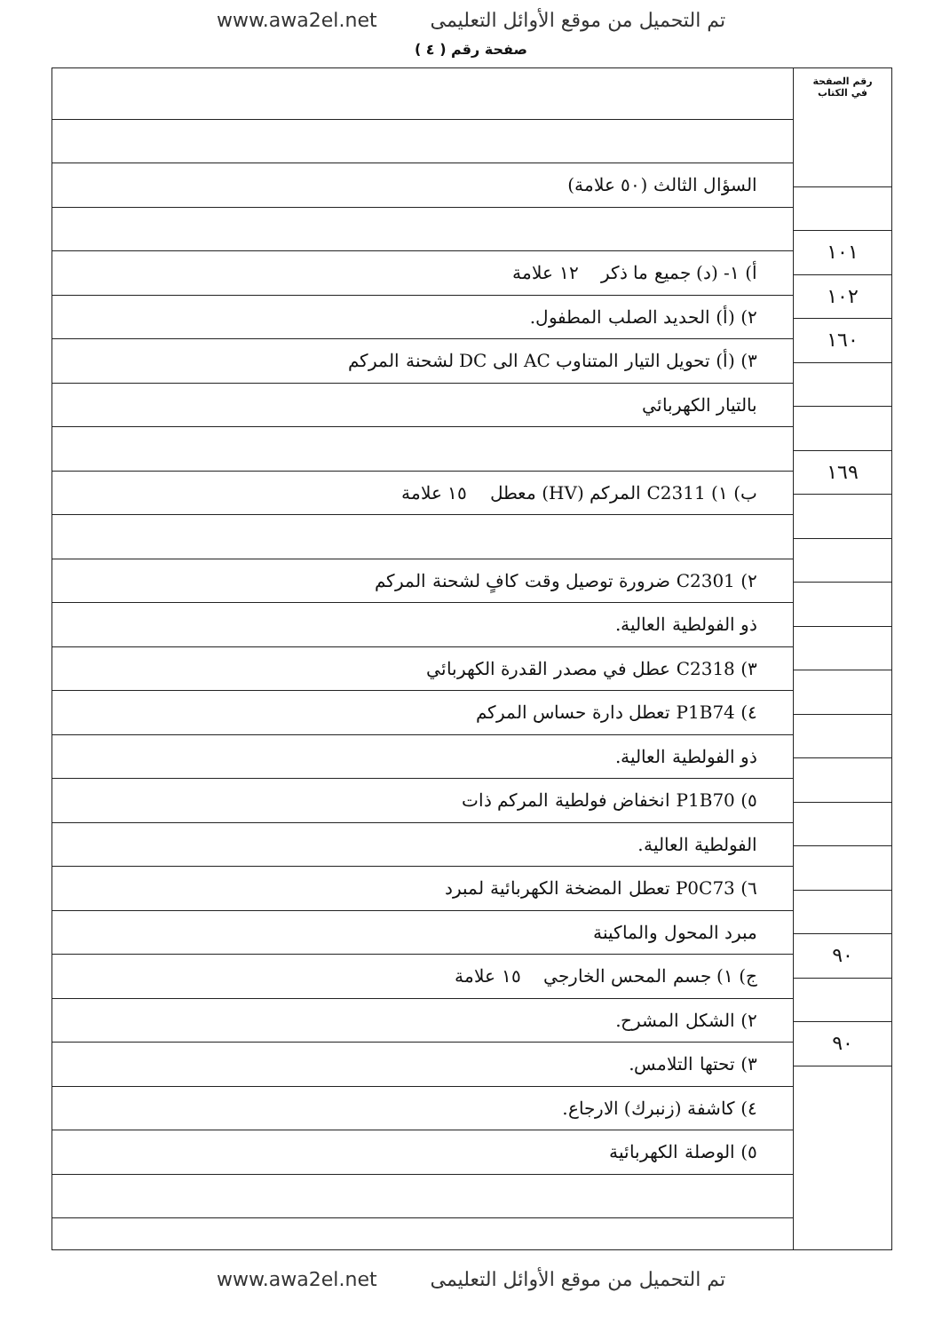www.awa2el.net تم التحميل من موقع الأوائل التعليمى
صفحة رقم ( ٤ )
رقم الصفحة
في الكتاب
١٠١
١٠٢
١٦٠
١٦٩
٩٠
٩٠
السؤال الثالث (٥٠ علامة)
أ) ١- (د) جميع ما ذكر ١٢ علامة
٢) (أ) الحديد الصلب المطفول.
٣) (أ) تحويل التيار المتناوب AC الى DC لشحنة المركم
بالتيار الكهربائي
ب) ١) C2311 المركم (HV) معطل ١٥ علامة
٢) C2301 ضرورة توصيل وقت كافٍ لشحنة المركم
ذو الفولطية العالية.
٣) C2318 عطل في مصدر القدرة الكهربائي
٤) P1B74 تعطل دارة حساس المركم
ذو الفولطية العالية.
٥) P1B70 انخفاض فولطية المركم ذات
الفولطية العالية.
٦) P0C73 تعطل المضخة الكهربائية لمبرد
مبرد المحول والماكينة
ج) ١) جسم المحس الخارجي ١٥ علامة
٢) الشكل المشرح.
٣) تحتها التلامس.
٤) كاشفة (زنبرك) الارجاع.
٥) الوصلة الكهربائية
www.awa2el.net تم التحميل من موقع الأوائل التعليمى